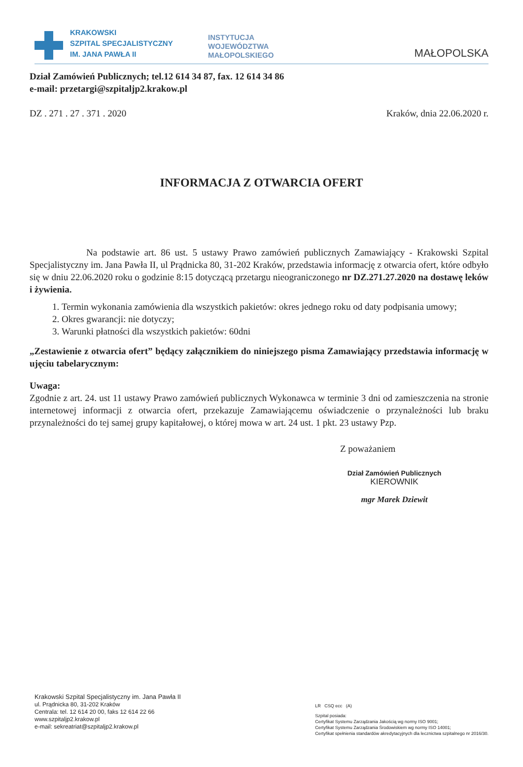KRAKOWSKI
SZPITAL SPECJALISTYCZNY
IM. JANA PAWŁA II
INSTYTUCJA
WOJEWÓDZTWA
MAŁOPOLSKIEGO
MAŁOPOLSKA
Dział Zamówień Publicznych; tel.12 614 34 87, fax. 12 614 34 86
e-mail: przetargi@szpitaljp2.krakow.pl
DZ . 271 . 27 . 371 . 2020 Kraków, dnia 22.06.2020 r.
INFORMACJA Z OTWARCIA OFERT
Na podstawie art. 86 ust. 5 ustawy Prawo zamówień publicznych Zamawiający - Krakowski Szpital Specjalistyczny im. Jana Pawła II, ul Prądnicka 80, 31-202 Kraków, przedstawia informację z otwarcia ofert, które odbyło się w dniu 22.06.2020 roku o godzinie 8:15 dotyczącą przetargu nieograniczonego nr DZ.271.27.2020 na dostawę leków i żywienia.
1. Termin wykonania zamówienia dla wszystkich pakietów: okres jednego roku od daty podpisania umowy;
2. Okres gwarancji: nie dotyczy;
3. Warunki płatności dla wszystkich pakietów: 60dni
„Zestawienie z otwarcia ofert” będący załącznikiem do niniejszego pisma Zamawiający przedstawia informację w ujęciu tabelarycznym:
Uwaga:
Zgodnie z art. 24. ust 11 ustawy Prawo zamówień publicznych Wykonawca w terminie 3 dni od zamieszczenia na stronie internetowej informacji z otwarcia ofert, przekazuje Zamawiającemu oświadczenie o przynależności lub braku przynależności do tej samej grupy kapitałowej, o której mowa w art. 24 ust. 1 pkt. 23 ustawy Pzp.
Z poważaniem
Dział Zamówień Publicznych
KIEROWNIK
mgr Marek Dziewit
Krakowski Szpital Specjalistyczny im. Jana Pawła II
ul. Prądnicka 80, 31-202 Kraków
Centrala: tel. 12 614 20 00, faks 12 614 22 66
www.szpitaljp2.krakow.pl
e-mail: sekreatriat@szpitaljp2.krakow.pl
LR CSQ ecc (A)
Szpital posiada:
Certyfikat Systemu Zarządzania Jakością wg normy ISO 9001;
Certyfikat Systemu Zarządzania Środowiskiem wg normy ISO 14001;
Certyfikat spełnienia standardów akredytacyjnych dla lecznictwa szpitalnego nr 2016/30.